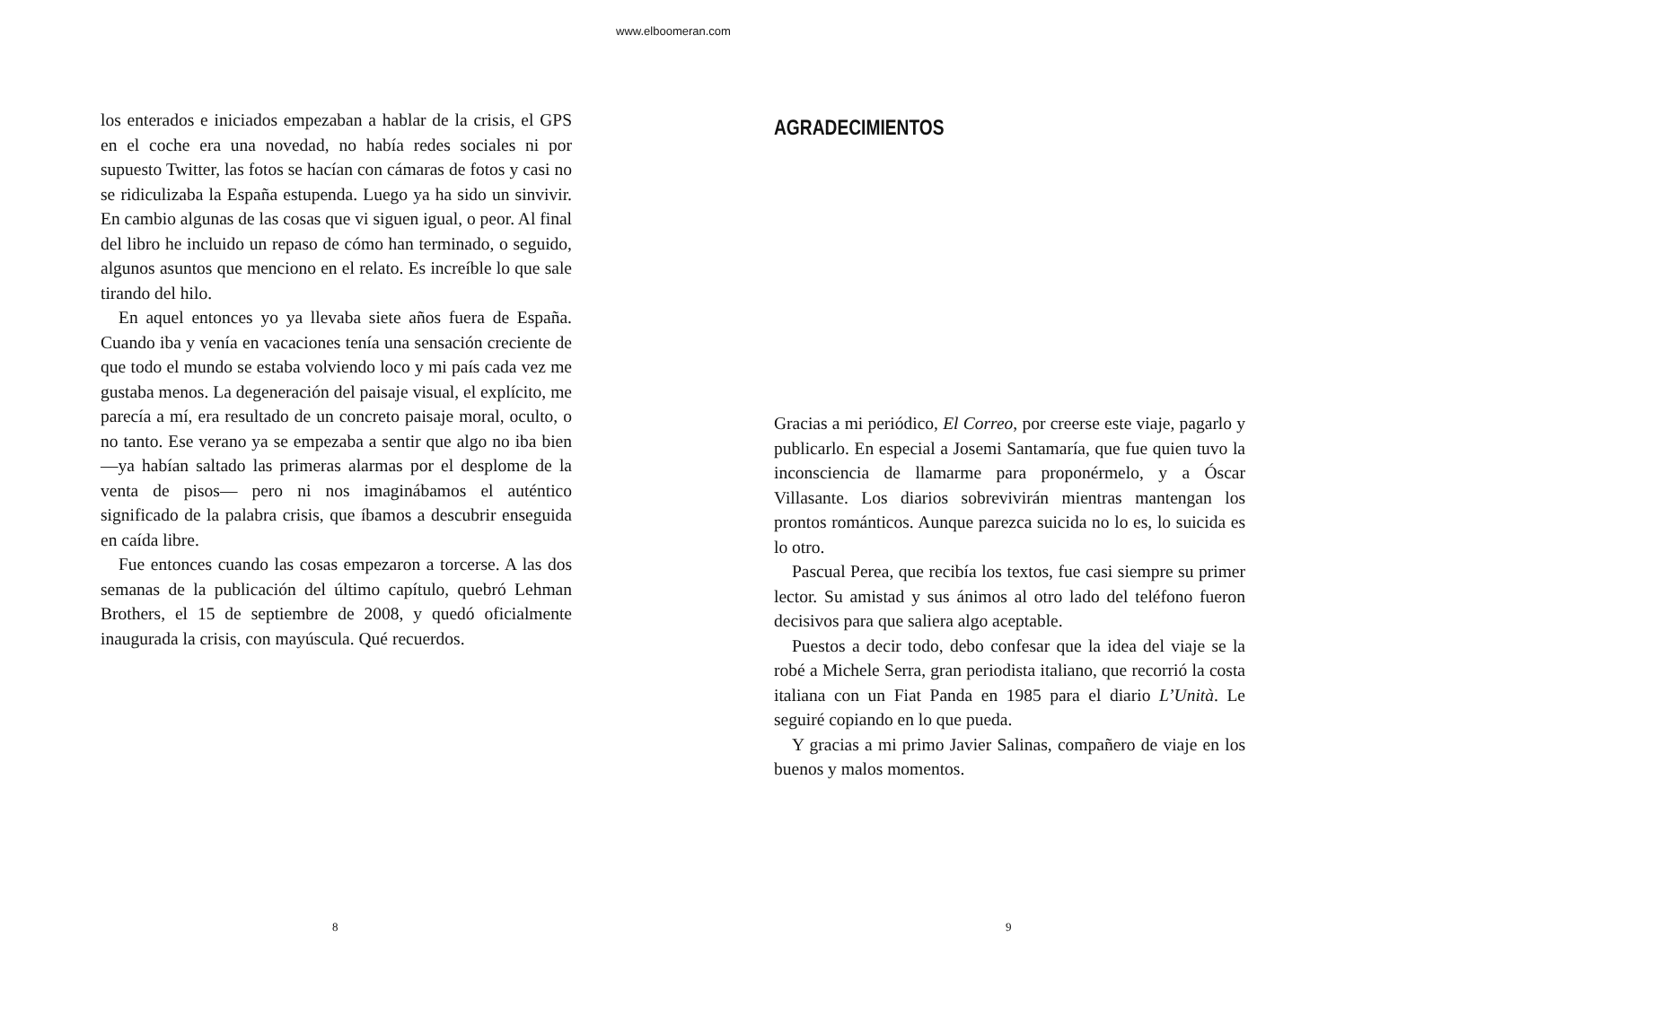www.elboomeran.com
los enterados e iniciados empezaban a hablar de la crisis, el GPS en el coche era una novedad, no había redes sociales ni por supuesto Twitter, las fotos se hacían con cámaras de fotos y casi no se ridiculizaba la España estupenda. Luego ya ha sido un sinvivir. En cambio algunas de las cosas que vi siguen igual, o peor. Al final del libro he incluido un repaso de cómo han terminado, o seguido, algunos asuntos que menciono en el relato. Es increíble lo que sale tirando del hilo.
En aquel entonces yo ya llevaba siete años fuera de España. Cuando iba y venía en vacaciones tenía una sensación creciente de que todo el mundo se estaba volviendo loco y mi país cada vez me gustaba menos. La degeneración del paisaje visual, el explícito, me parecía a mí, era resultado de un concreto paisaje moral, oculto, o no tanto. Ese verano ya se empezaba a sentir que algo no iba bien —ya habían saltado las primeras alarmas por el desplome de la venta de pisos— pero ni nos imaginábamos el auténtico significado de la palabra crisis, que íbamos a descubrir enseguida en caída libre.
Fue entonces cuando las cosas empezaron a torcerse. A las dos semanas de la publicación del último capítulo, quebró Lehman Brothers, el 15 de septiembre de 2008, y quedó oficialmente inaugurada la crisis, con mayúscula. Qué recuerdos.
8
AGRADECIMIENTOS
Gracias a mi periódico, El Correo, por creerse este viaje, pagarlo y publicarlo. En especial a Josemi Santamaría, que fue quien tuvo la inconsciencia de llamarme para proponérmelo, y a Óscar Villasante. Los diarios sobrevivirán mientras mantengan los prontos románticos. Aunque parezca suicida no lo es, lo suicida es lo otro.
Pascual Perea, que recibía los textos, fue casi siempre su primer lector. Su amistad y sus ánimos al otro lado del teléfono fueron decisivos para que saliera algo aceptable.
Puestos a decir todo, debo confesar que la idea del viaje se la robé a Michele Serra, gran periodista italiano, que recorrió la costa italiana con un Fiat Panda en 1985 para el diario L’Unità. Le seguiré copiando en lo que pueda.
Y gracias a mi primo Javier Salinas, compañero de viaje en los buenos y malos momentos.
9